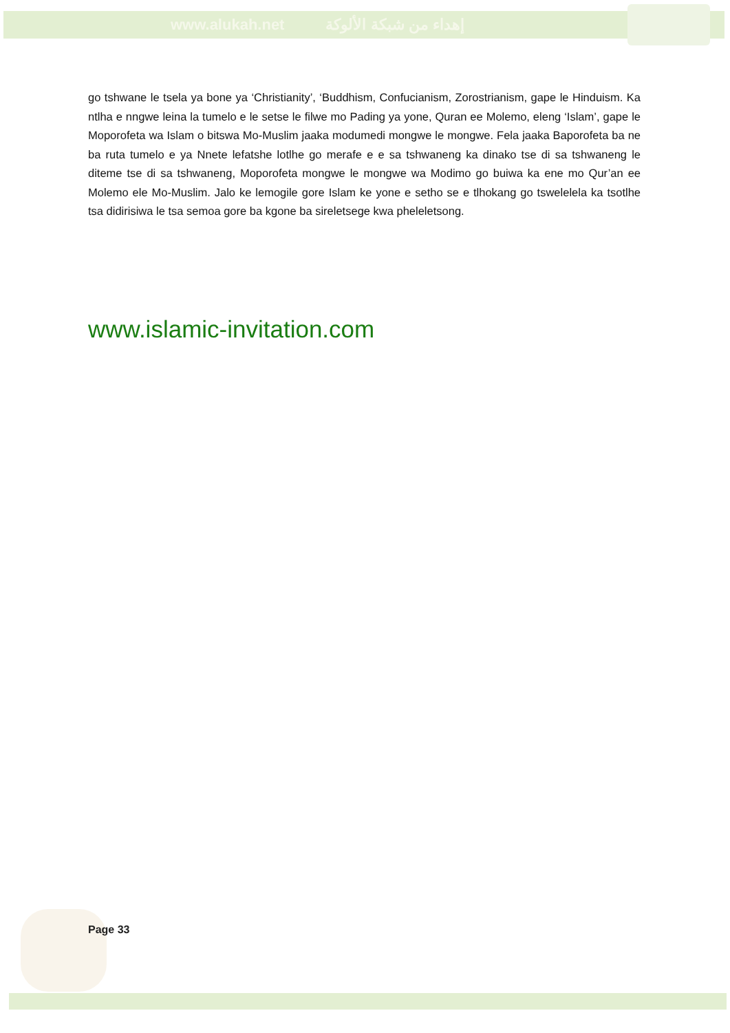www.alukah.net إهداء من شبكة الألوكة
go tshwane le tsela ya bone ya ‘Christianity’, ‘Buddhism, Confucianism, Zorostrianism, gape le Hinduism. Ka ntlha e nngwe leina la tumelo e le setse le filwe mo Pading ya yone, Quran ee Molemo, eleng ‘Islam’, gape le Moporofeta wa Islam o bitswa Mo-Muslim jaaka modumedi mongwe le mongwe. Fela jaaka Baporofeta ba ne ba ruta tumelo e ya Nnete lefatshe lotlhe go merafe e e sa tshwaneng ka dinako tse di sa tshwaneng le diteme tse di sa tshwaneng, Moporofeta mongwe le mongwe wa Modimo go buiwa ka ene mo Qur’an ee Molemo ele Mo-Muslim. Jalo ke lemogile gore Islam ke yone e setho se e tlhokang go tswelelela ka tsotlhe tsa didirisiwa le tsa semoa gore ba kgone ba sireletsege kwa pheleletsong.
www.islamic-invitation.com
Page 33